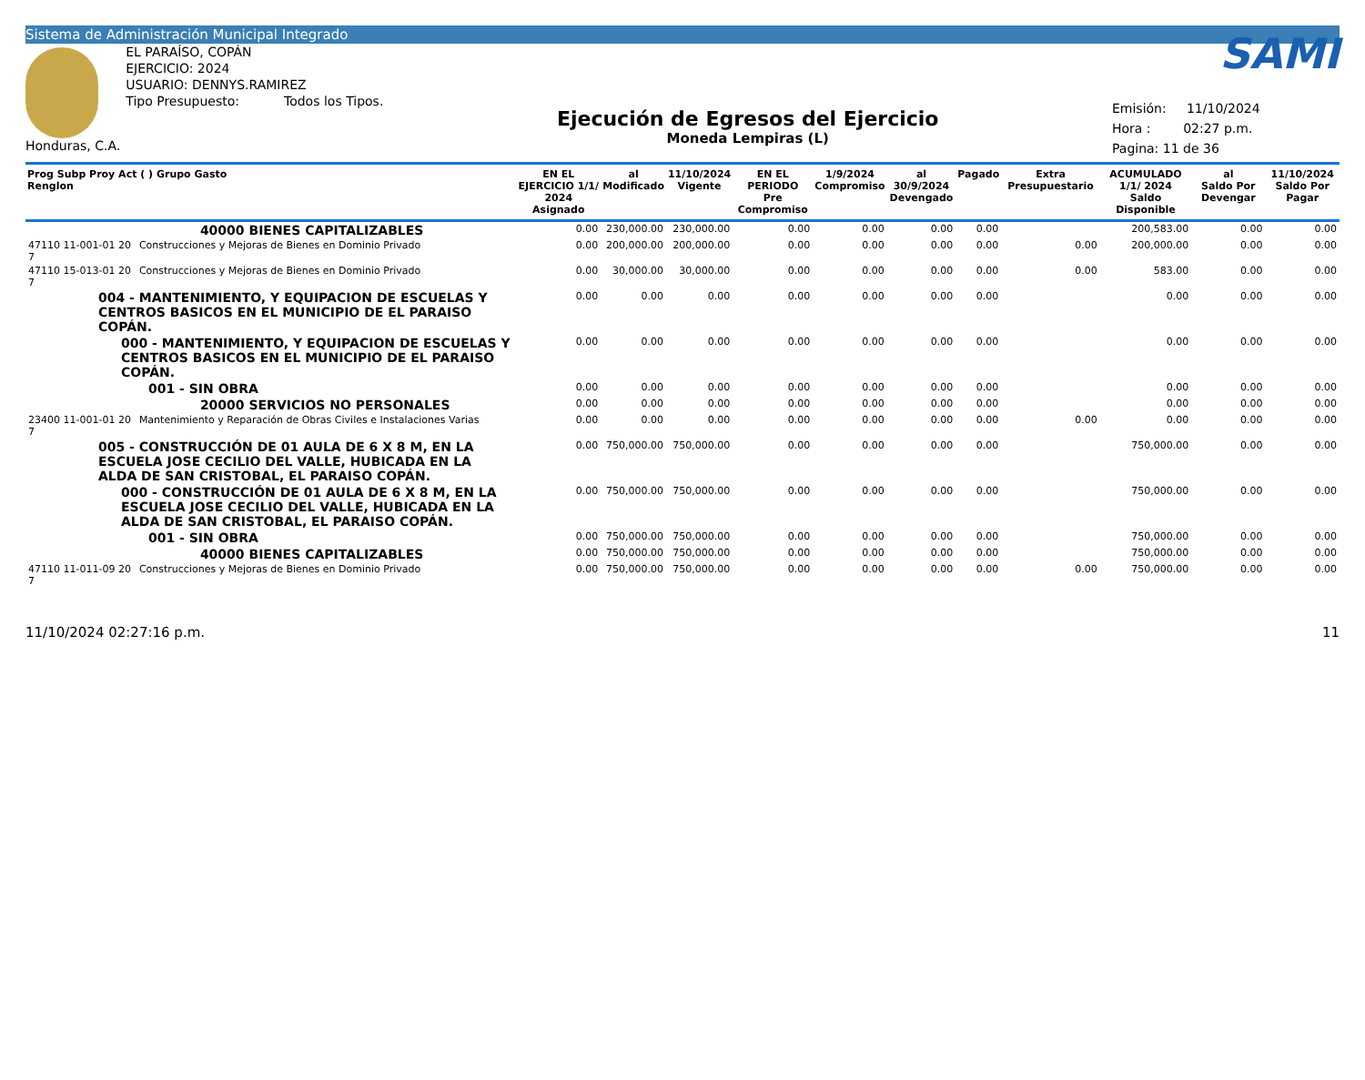Sistema de Administración Municipal Integrado
Honduras, C.A.
EL PARAÍSO, COPÁN
EJERCICIO: 2024
USUARIO: DENNYS.RAMIREZ
Tipo Presupuesto: Todos los Tipos.
Ejecución de Egresos del Ejercicio
Moneda Lempiras (L)
SAMI
Emisión: 11/10/2024
Hora : 02:27 p.m.
Pagina: 11 de 36
| Prog Subp Proy Act ( ) Grupo Gasto Renglon | | EN EL EJERCICIO 1/1/ 2024 Asignado | al Modificado | 11/10/2024 Vigente | EN EL PERIODO Pre Compromiso | 1/9/2024 Compromiso | al 30/9/2024 Devengado | Pagado | Extra Presupuestario | ACUMULADO 1/1/ 2024 Saldo Disponible | al Saldo Por Devengar | 11/10/2024 Saldo Por Pagar |
| --- | --- | --- | --- | --- | --- | --- | --- | --- | --- | --- | --- | --- |
| | 40000 BIENES CAPITALIZABLES | 0.00 | 230,000.00 | 230,000.00 | 0.00 | 0.00 | 0.00 | 0.00 | | 200,583.00 | 0.00 | 0.00 |
| 47110 11-001-01 20 7 | Construcciones y Mejoras de Bienes en Dominio Privado | 0.00 | 200,000.00 | 200,000.00 | 0.00 | 0.00 | 0.00 | 0.00 | 0.00 | 200,000.00 | 0.00 | 0.00 |
| 47110 15-013-01 20 7 | Construcciones y Mejoras de Bienes en Dominio Privado | 0.00 | 30,000.00 | 30,000.00 | 0.00 | 0.00 | 0.00 | 0.00 | 0.00 | 583.00 | 0.00 | 0.00 |
| 004 - MANTENIMIENTO, Y EQUIPACION DE ESCUELAS Y CENTROS BASICOS EN EL MUNICIPIO DE EL PARAISO COPÁN. | | 0.00 | 0.00 | 0.00 | 0.00 | 0.00 | 0.00 | 0.00 | | 0.00 | 0.00 | 0.00 |
| 000 - MANTENIMIENTO, Y EQUIPACION DE ESCUELAS Y CENTROS BASICOS EN EL MUNICIPIO DE EL PARAISO COPÁN. | | 0.00 | 0.00 | 0.00 | 0.00 | 0.00 | 0.00 | 0.00 | | 0.00 | 0.00 | 0.00 |
| 001 - SIN OBRA | | 0.00 | 0.00 | 0.00 | 0.00 | 0.00 | 0.00 | 0.00 | | 0.00 | 0.00 | 0.00 |
| | 20000 SERVICIOS NO PERSONALES | 0.00 | 0.00 | 0.00 | 0.00 | 0.00 | 0.00 | 0.00 | | 0.00 | 0.00 | 0.00 |
| 23400 11-001-01 20 7 | Mantenimiento y Reparación de Obras Civiles e Instalaciones Varias | 0.00 | 0.00 | 0.00 | 0.00 | 0.00 | 0.00 | 0.00 | 0.00 | 0.00 | 0.00 | 0.00 |
| 005 - CONSTRUCCIÓN DE 01 AULA DE 6 X 8 M, EN LA ESCUELA JOSE CECILIO DEL VALLE, HUBICADA EN LA ALDA DE SAN CRISTOBAL, EL PARAISO COPÁN. | | 0.00 | 750,000.00 | 750,000.00 | 0.00 | 0.00 | 0.00 | 0.00 | | 750,000.00 | 0.00 | 0.00 |
| 000 - CONSTRUCCIÓN DE 01 AULA DE 6 X 8 M, EN LA ESCUELA JOSE CECILIO DEL VALLE, HUBICADA EN LA ALDA DE SAN CRISTOBAL, EL PARAISO COPÁN. | | 0.00 | 750,000.00 | 750,000.00 | 0.00 | 0.00 | 0.00 | 0.00 | | 750,000.00 | 0.00 | 0.00 |
| 001 - SIN OBRA | | 0.00 | 750,000.00 | 750,000.00 | 0.00 | 0.00 | 0.00 | 0.00 | | 750,000.00 | 0.00 | 0.00 |
| | 40000 BIENES CAPITALIZABLES | 0.00 | 750,000.00 | 750,000.00 | 0.00 | 0.00 | 0.00 | 0.00 | | 750,000.00 | 0.00 | 0.00 |
| 47110 11-011-09 20 7 | Construcciones y Mejoras de Bienes en Dominio Privado | 0.00 | 750,000.00 | 750,000.00 | 0.00 | 0.00 | 0.00 | 0.00 | 0.00 | 750,000.00 | 0.00 | 0.00 |
11/10/2024 02:27:16 p.m. 11